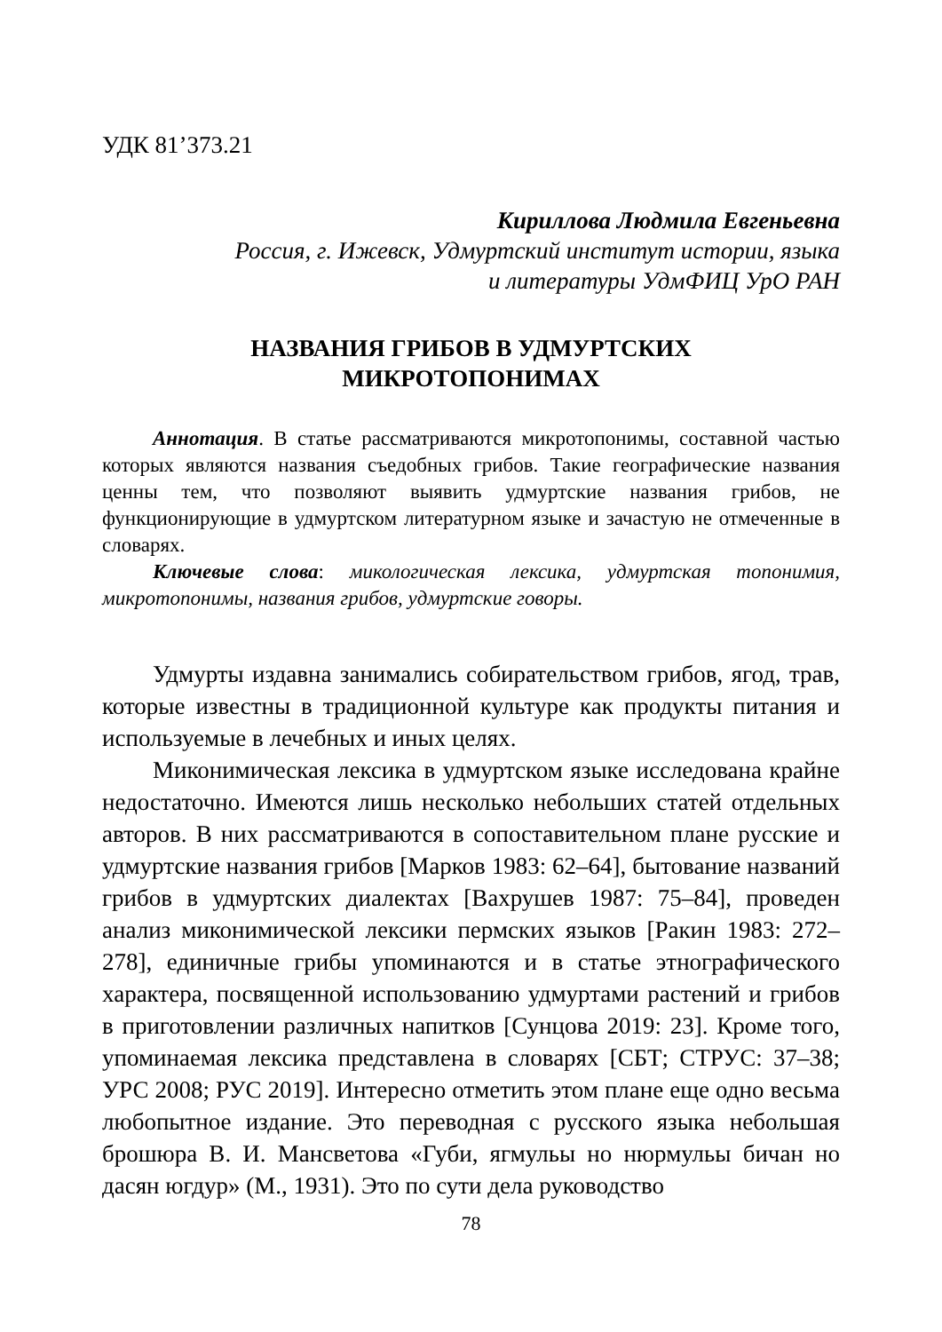УДК 81’373.21
Кириллова Людмила Евгеньевна
Россия, г. Ижевск, Удмуртский институт истории, языка
и литературы УдмФИЦ УрО РАН
НАЗВАНИЯ ГРИБОВ В УДМУРТСКИХ
МИКРОТОПОНИМАХ
Аннотация. В статье рассматриваются микротопонимы, составной частью которых являются названия съедобных грибов. Такие географические названия ценны тем, что позволяют выявить удмуртские названия грибов, не функционирующие в удмуртском литературном языке и зачастую не отмеченные в словарях.
Ключевые слова: микологическая лексика, удмуртская топонимия, микротопонимы, названия грибов, удмуртские говоры.
Удмурты издавна занимались собирательством грибов, ягод, трав, которые известны в традиционной культуре как продукты питания и используемые в лечебных и иных целях.
Миконимическая лексика в удмуртском языке исследована крайне недостаточно. Имеются лишь несколько небольших статей отдельных авторов. В них рассматриваются в сопоставительном плане русские и удмуртские названия грибов [Марков 1983: 62–64], бытование названий грибов в удмуртских диалектах [Вахрушев 1987: 75–84], проведен анализ миконимической лексики пермских языков [Ракин 1983: 272–278], единичные грибы упоминаются и в статье этнографического характера, посвященной использованию удмуртами растений и грибов в приготовлении различных напитков [Сунцова 2019: 23]. Кроме того, упоминаемая лексика представлена в словарях [СБТ; СТРУС: 37–38; УРС 2008; РУС 2019]. Интересно отметить этом плане еще одно весьма любопытное издание. Это переводная с русского языка небольшая брошюра В. И. Мансветова «Губи, ягмульы но нюрмульы бичан но дасян югдур» (М., 1931). Это по сути дела руководство
78